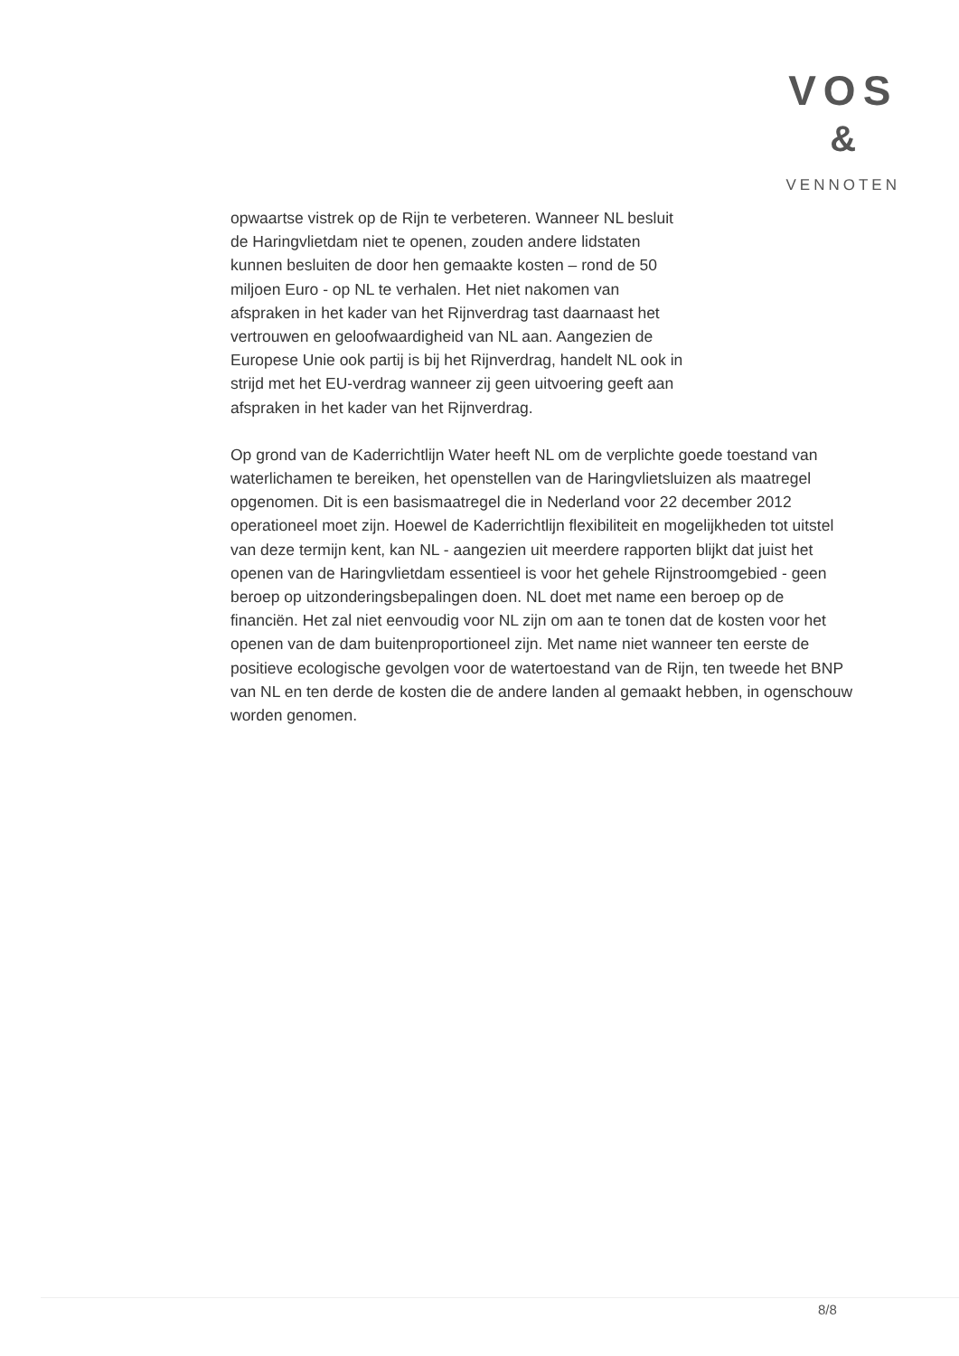VOS
&
VENNOTEN
opwaartse vistrek op de Rijn te verbeteren. Wanneer NL besluit
de Haringvlietdam niet te openen, zouden andere lidstaten
kunnen besluiten de door hen gemaakte kosten – rond de 50
miljoen Euro - op NL te verhalen. Het niet nakomen van
afspraken in het kader van het Rijnverdrag tast daarnaast het
vertrouwen en geloofwaardigheid van NL aan. Aangezien de
Europese Unie ook partij is bij het Rijnverdrag, handelt NL ook in
strijd met het EU-verdrag wanneer zij geen uitvoering geeft aan
afspraken in het kader van het Rijnverdrag.
Op grond van de Kaderrichtlijn Water heeft NL om de verplichte goede toestand van waterlichamen te bereiken, het openstellen van de Haringvlietsluizen als maatregel opgenomen. Dit is een basismaatregel die in Nederland voor 22 december 2012 operationeel moet zijn. Hoewel de Kaderrichtlijn flexibiliteit en mogelijkheden tot uitstel van deze termijn kent, kan NL - aangezien uit meerdere rapporten blijkt dat juist het openen van de Haringvlietdam essentieel is voor het gehele Rijnstroomgebied - geen beroep op uitzonderingsbepalingen doen. NL doet met name een beroep op de financiën. Het zal niet eenvoudig voor NL zijn om aan te tonen dat de kosten voor het openen van de dam buitenproportioneel zijn. Met name niet wanneer ten eerste de positieve ecologische gevolgen voor de watertoestand van de Rijn, ten tweede het BNP van NL en ten derde de kosten die de andere landen al gemaakt hebben, in ogenschouw worden genomen.
8/8